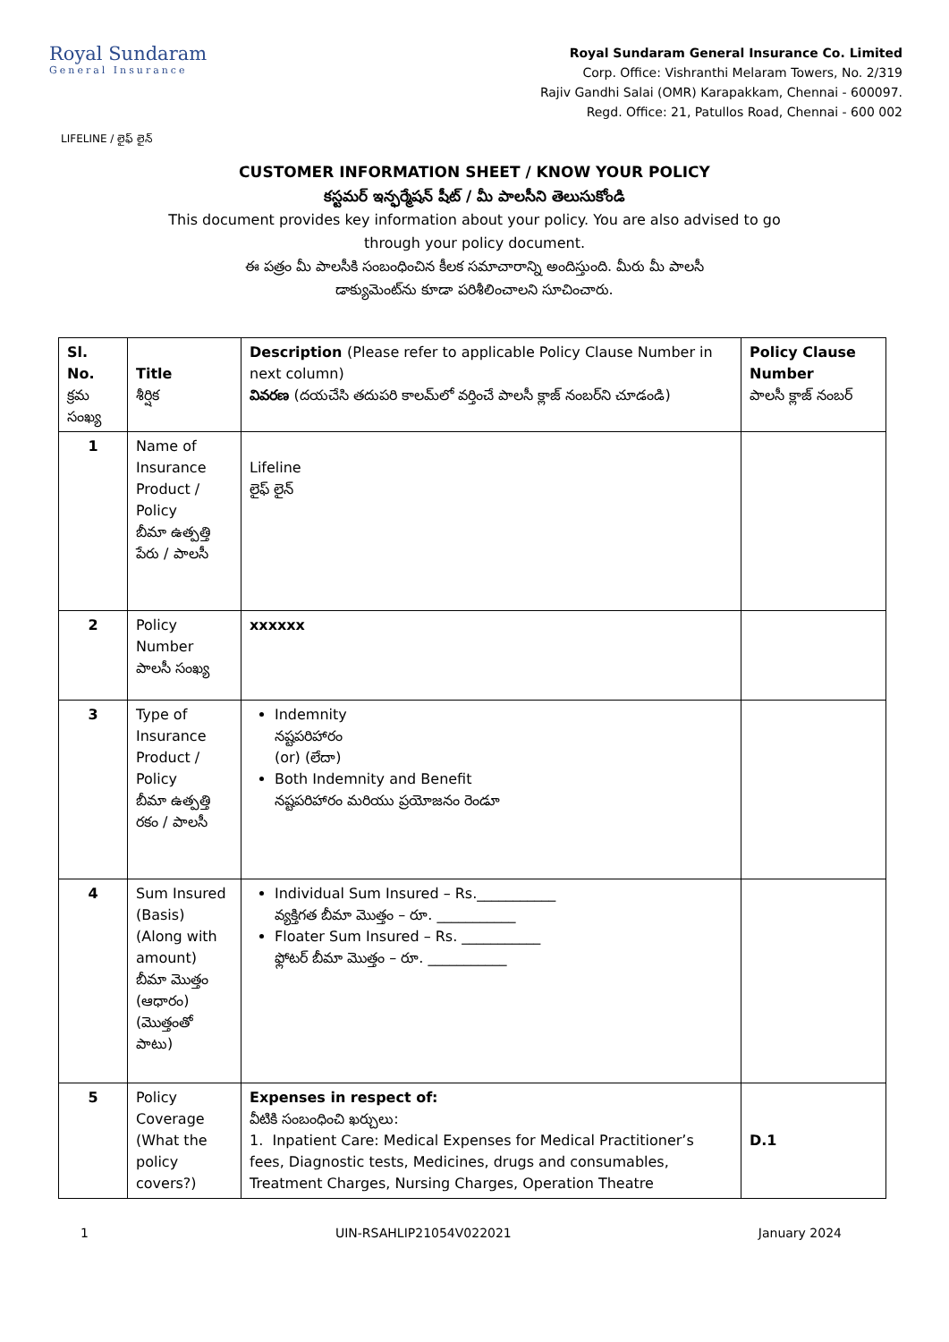Royal Sundaram
General Insurance
Royal Sundaram General Insurance Co. Limited
Corp. Office: Vishranthi Melaram Towers, No. 2/319
Rajiv Gandhi Salai (OMR) Karapakkam, Chennai - 600097.
Regd. Office: 21, Patullos Road, Chennai - 600 002
LIFELINE / లైఫ్ లైన్
CUSTOMER INFORMATION SHEET / KNOW YOUR POLICY
కస్టమర్ ఇన్ఫర్మేషన్ షీట్ / మీ పాలసీని తెలుసుకోండి
This document provides key information about your policy. You are also advised to go
through your policy document.
ఈ పత్రం మీ పాలసీకి సంబంధించిన కీలక సమాచారాన్ని అందిస్తుంది. మీరు మీ పాలసీ
డాక్యుమెంట్‌ను కూడా పరిశీలించాలని సూచించారు.
| Sl. No. క్రమ సంఖ్య | Title శీర్షిక | Description (Please refer to applicable Policy Clause Number in next column) వివరణ (దయచేసి తదుపరి కాలమ్‌లో వర్తించే పాలసీ క్లాజ్ నంబర్‌ని చూడండి) | Policy Clause Number పాలసీ క్లాజ్ నంబర్ |
| --- | --- | --- | --- |
| 1 | Name of Insurance Product / Policy బీమా ఉత్పత్తి పేరు / పాలసీ | Lifeline లైఫ్ లైన్ | |
| 2 | Policy Number పాలసీ సంఖ్య | xxxxxx | |
| 3 | Type of Insurance Product / Policy బీమా ఉత్పత్తి రకం / పాలసీ | Indemnity నష్టపరిహారం (or) (లేదా) Both Indemnity and Benefit నష్టపరిహారం మరియు ప్రయోజనం రెండూ | |
| 4 | Sum Insured (Basis) (Along with amount) బీమా మొత్తం (ఆధారం) (మొత్తంతో పాటు) | Individual Sum Insured – Rs.___________ వ్యక్తిగత బీమా మొత్తం – రూ. ___________ Floater Sum Insured – Rs. ___________ ఫ్లోటర్ బీమా మొత్తం – రూ. ___________ | |
| 5 | Policy Coverage (What the policy covers?) | Expenses in respect of: వీటికి సంబంధించి ఖర్చులు: 1. Inpatient Care: Medical Expenses for Medical Practitioner’s fees, Diagnostic tests, Medicines, drugs and consumables, Treatment Charges, Nursing Charges, Operation Theatre | D.1 |
1 UIN-RSAHLIP21054V022021 January 2024